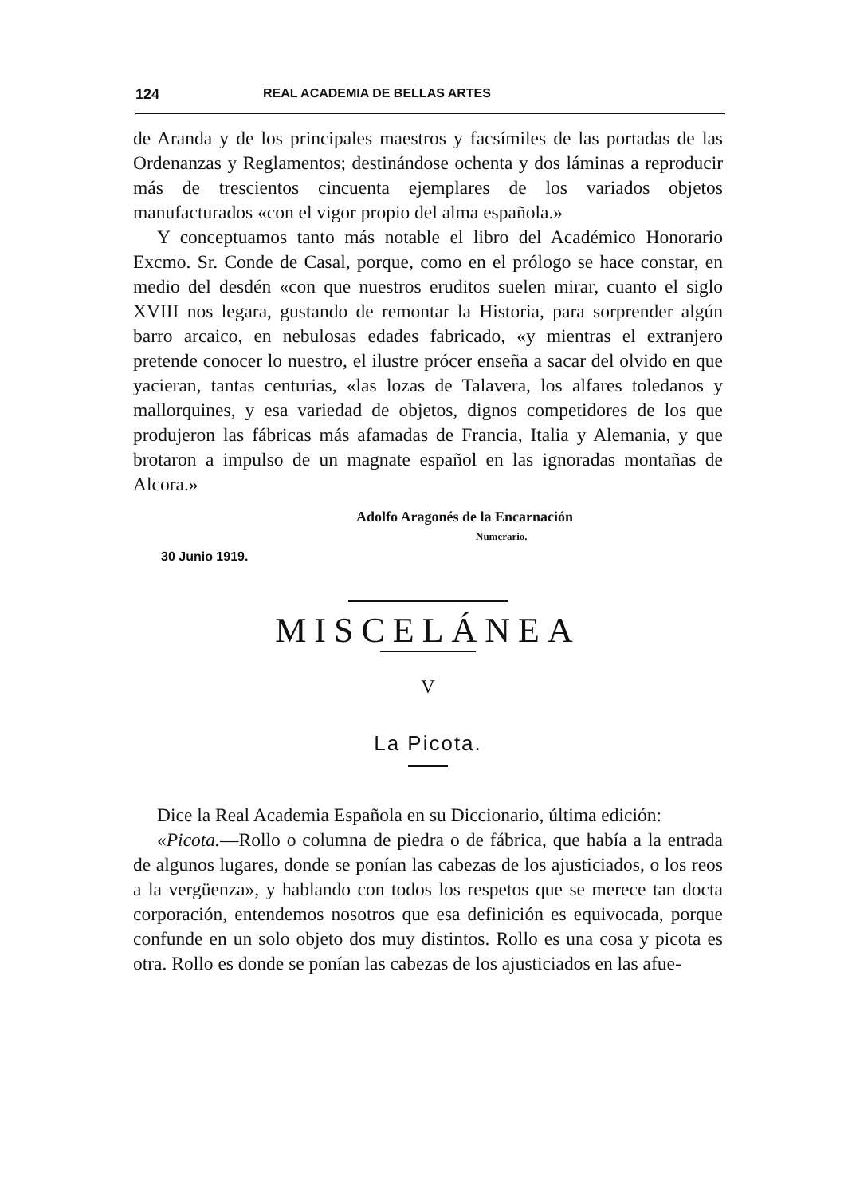124 REAL ACADEMIA DE BELLAS ARTES
de Aranda y de los principales maestros y facsímiles de las portadas de las Ordenanzas y Reglamentos; destinándose ochenta y dos láminas a reproducir más de trescientos cincuenta ejemplares de los variados objetos manufacturados «con el vigor propio del alma española.»
Y conceptuamos tanto más notable el libro del Académico Honorario Excmo. Sr. Conde de Casal, porque, como en el prólogo se hace constar, en medio del desdén «con que nuestros eruditos suelen mirar, cuanto el siglo XVIII nos legara, gustando de remontar la Historia, para sorprender algún barro arcaico, en nebulosas edades fabricado, «y mientras el extranjero pretende conocer lo nuestro, el ilustre prócer enseña a sacar del olvido en que yacieran, tantas centurias, «las lozas de Talavera, los alfares toledanos y mallorquines, y esa variedad de objetos, dignos competidores de los que produjeron las fábricas más afamadas de Francia, Italia y Alemania, y que brotaron a impulso de un magnate español en las ignoradas montañas de Alcora.»
Adolfo Aragonés de la Encarnación
Numerario.
30 Junio 1919.
MISCELÁNEA
V
La Picota.
Dice la Real Academia Española en su Diccionario, última edición:
«Picota.—Rollo o columna de piedra o de fábrica, que había a la entrada de algunos lugares, donde se ponían las cabezas de los ajusticiados, o los reos a la vergüenza», y hablando con todos los respetos que se merece tan docta corporación, entendemos nosotros que esa definición es equivocada, porque confunde en un solo objeto dos muy distintos. Rollo es una cosa y picota es otra. Rollo es donde se ponían las cabezas de los ajusticiados en las afue-